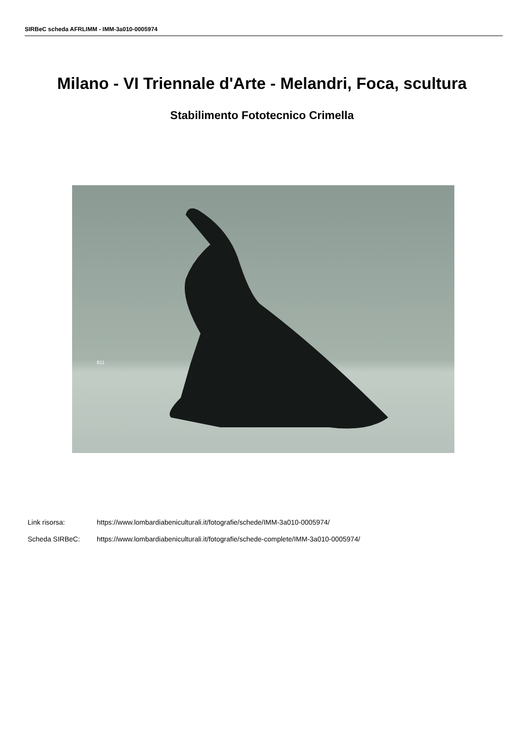SIRBeC scheda AFRLIMM - IMM-3a010-0005974
Milano - VI Triennale d'Arte - Melandri, Foca, scultura
Stabilimento Fototecnico Crimella
811
Link risorsa: https://www.lombardiabeniculturali.it/fotografie/schede/IMM-3a010-0005974/
Scheda SIRBeC: https://www.lombardiabeniculturali.it/fotografie/schede-complete/IMM-3a010-0005974/